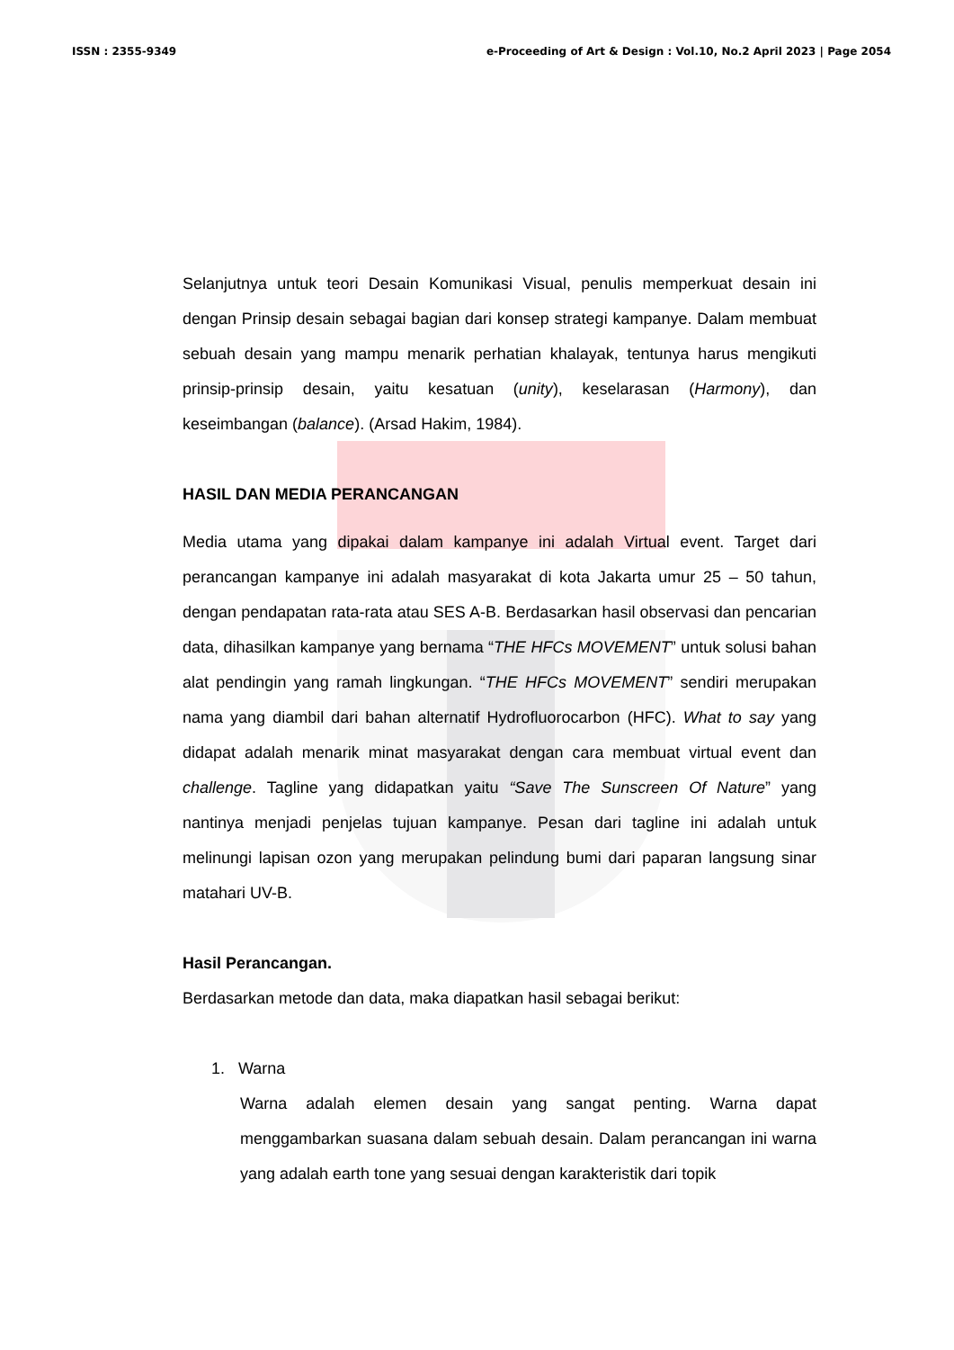ISSN : 2355-9349 e-Proceeding of Art & Design : Vol.10, No.2 April 2023 | Page 2054
Selanjutnya untuk teori Desain Komunikasi Visual, penulis memperkuat desain ini dengan Prinsip desain sebagai bagian dari konsep strategi kampanye. Dalam membuat sebuah desain yang mampu menarik perhatian khalayak, tentunya harus mengikuti prinsip-prinsip desain, yaitu kesatuan (unity), keselarasan (Harmony), dan keseimbangan (balance). (Arsad Hakim, 1984).
HASIL DAN MEDIA PERANCANGAN
Media utama yang dipakai dalam kampanye ini adalah Virtual event. Target dari perancangan kampanye ini adalah masyarakat di kota Jakarta umur 25 – 50 tahun, dengan pendapatan rata-rata atau SES A-B. Berdasarkan hasil observasi dan pencarian data, dihasilkan kampanye yang bernama “THE HFCs MOVEMENT” untuk solusi bahan alat pendingin yang ramah lingkungan. “THE HFCs MOVEMENT” sendiri merupakan nama yang diambil dari bahan alternatif Hydrofluorocarbon (HFC). What to say yang didapat adalah menarik minat masyarakat dengan cara membuat virtual event dan challenge. Tagline yang didapatkan yaitu “Save The Sunscreen Of Nature” yang nantinya menjadi penjelas tujuan kampanye. Pesan dari tagline ini adalah untuk melinungi lapisan ozon yang merupakan pelindung bumi dari paparan langsung sinar matahari UV-B.
Hasil Perancangan.
Berdasarkan metode dan data, maka diapatkan hasil sebagai berikut:
1. Warna
Warna adalah elemen desain yang sangat penting. Warna dapat menggambarkan suasana dalam sebuah desain. Dalam perancangan ini warna yang adalah earth tone yang sesuai dengan karakteristik dari topik